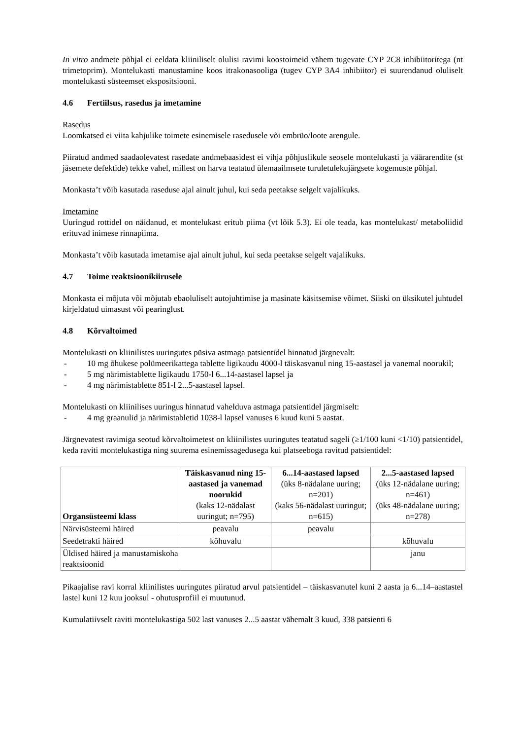In vitro andmete põhjal ei eeldata kliiniliselt olulisi ravimi koostoimeid vähem tugevate CYP 2C8 inhibiitoritega (nt trimetoprim). Montelukasti manustamine koos itrakonasooliga (tugev CYP 3A4 inhibiitor) ei suurendanud oluliselt montelukasti süsteemset ekspositsiooni.
4.6 Fertiilsus, rasedus ja imetamine
Rasedus
Loomkatsed ei viita kahjulike toimete esinemisele rasedusele või embrüo/loote arengule.
Piiratud andmed saadaolevatest rasedate andmebaasidest ei vihja põhjuslikule seosele montelukasti ja väärarendite (st jäsemete defektide) tekke vahel, millest on harva teatatud ülemaailmsete turuletulekujärgsete kogemuste põhjal.
Monkasta’t võib kasutada raseduse ajal ainult juhul, kui seda peetakse selgelt vajalikuks.
Imetamine
Uuringud rottidel on näidanud, et montelukast eritub piima (vt lõik 5.3). Ei ole teada, kas montelukast/ metaboliidid erituvad inimese rinnapiima.
Monkasta’t võib kasutada imetamise ajal ainult juhul, kui seda peetakse selgelt vajalikuks.
4.7 Toime reaktsioonikiirusele
Monkasta ei mõjuta või mõjutab ebaoluliselt autojuhtimise ja masinate käsitsemise võimet. Siiski on üksikutel juhtudel kirjeldatud uimasust või pearinglust.
4.8 Kõrvaltoimed
Montelukasti on kliinilistes uuringutes püsiva astmaga patsientidel hinnatud järgnevalt:
- 10 mg õhukese polümeerikattega tablette ligikaudu 4000-l täiskasvanul ning 15-aastasel ja vanemal noorukil;
- 5 mg närimistablette ligikaudu 1750-l 6...14-aastasel lapsel ja
- 4 mg närimistablette 851-l 2...5-aastasel lapsel.
Montelukasti on kliinilises uuringus hinnatud vahelduva astmaga patsientidel järgmiselt:
- 4 mg graanulid ja närimistabletid 1038-l lapsel vanuses 6 kuud kuni 5 aastat.
Järgnevatest ravimiga seotud kõrvaltoimetest on kliinilistes uuringutes teatatud sageli (≥1/100 kuni <1/10) patsientidel, keda raviti montelukastiga ning suurema esinemissagedusega kui platseeboga ravitud patsientidel:
| Organsüsteemi klass | Täiskasvanud ning 15-aastased ja vanemad noorukid (kaks 12-nädalast uuringut; n=795) | 6...14-aastased lapsed (üks 8-nädalane uuring; n=201) (kaks 56-nädalast uuringut; n=615) | 2...5-aastased lapsed (üks 12-nädalane uuring; n=461) (üks 48-nädalane uuring; n=278) |
| --- | --- | --- | --- |
| Närvisüsteemi häired | peavalu | peavalu | |
| Seedetrakti häired | kõhuvalu | | kõhuvalu |
| Üldised häired ja manustamiskoha reaktsioonid | | | janu |
Pikaajalise ravi korral kliinilistes uuringutes piiratud arvul patsientidel – täiskasvanutel kuni 2 aasta ja 6...14–aastastel lastel kuni 12 kuu jooksul - ohutusprofiil ei muutunud.
Kumulatiivselt raviti montelukastiga 502 last vanuses 2...5 aastat vähemalt 3 kuud, 338 patsienti 6